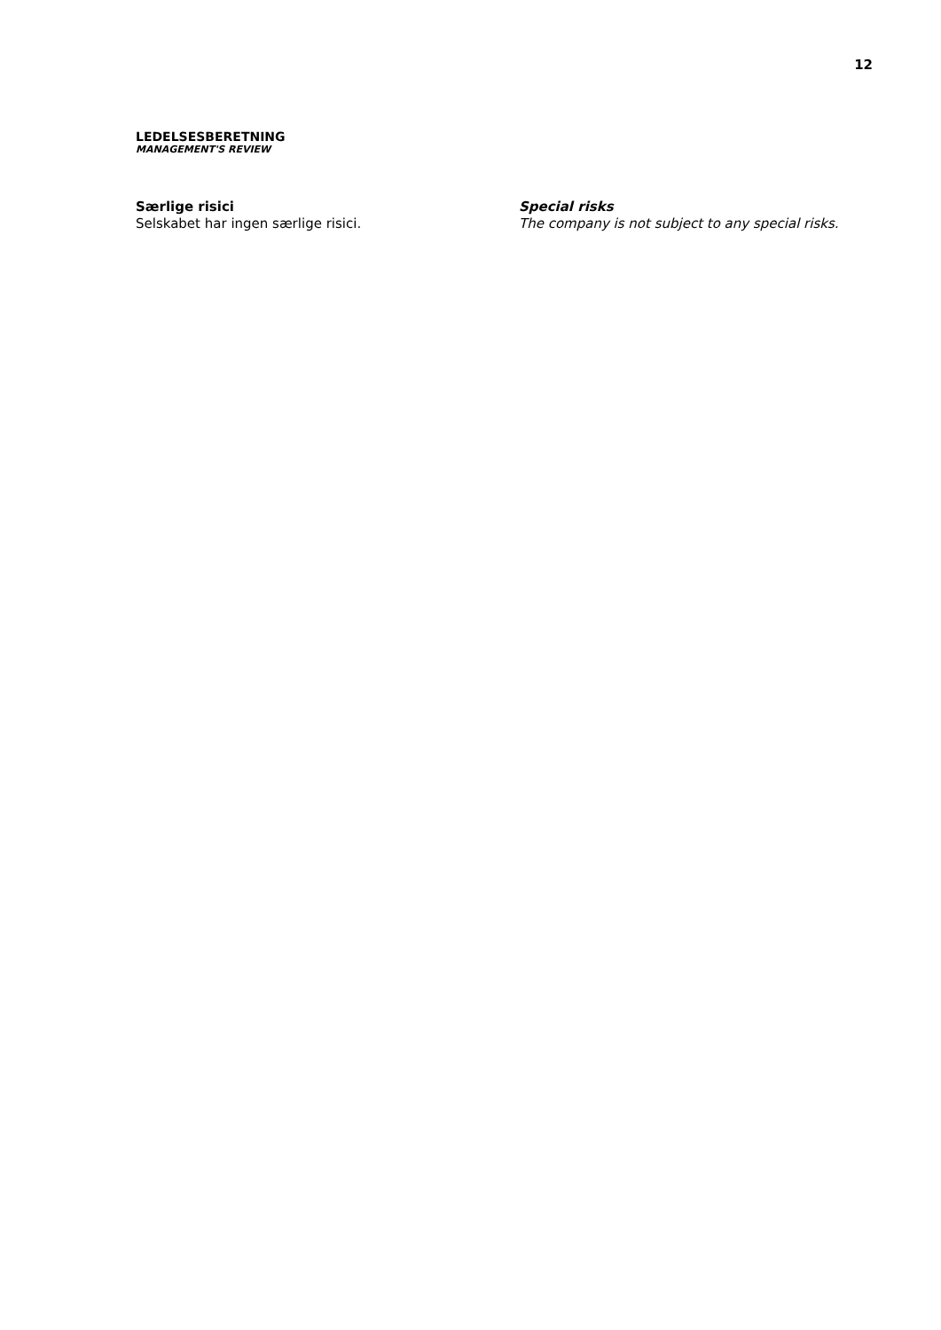12
LEDELSESBERETNING
MANAGEMENT'S REVIEW
Særlige risici
Selskabet har ingen særlige risici.
Special risks
The company is not subject to any special risks.